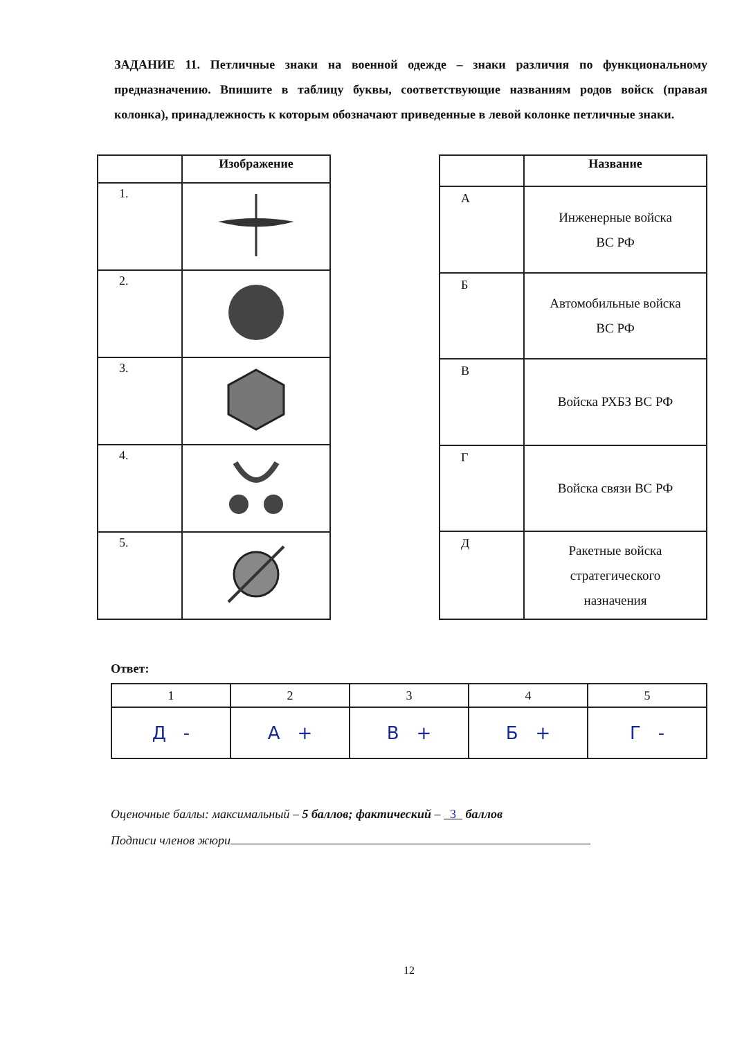ЗАДАНИЕ 11. Петличные знаки на военной одежде – знаки различия по функциональному предназначению. Впишите в таблицу буквы, соответствующие названиям родов войск (правая колонка), принадлежность к которым обозначают приведенные в левой колонке петличные знаки.
| | Изображение |
| --- | --- |
| 1. | |
| 2. | |
| 3. | |
| 4. | |
| 5. | |
| | Название |
| --- | --- |
| А | Инженерные войска ВС РФ |
| Б | Автомобильные войска ВС РФ |
| В | Войска РХБЗ ВС РФ |
| Г | Войска связи ВС РФ |
| Д | Ракетные войска стратегического назначения |
Ответ:
| 1 | 2 | 3 | 4 | 5 |
| Д - | А + | В + | Б + | Г - |
Оценочные баллы: максимальный – 5 баллов; фактический – 3 баллов
Подписи членов жюри
12